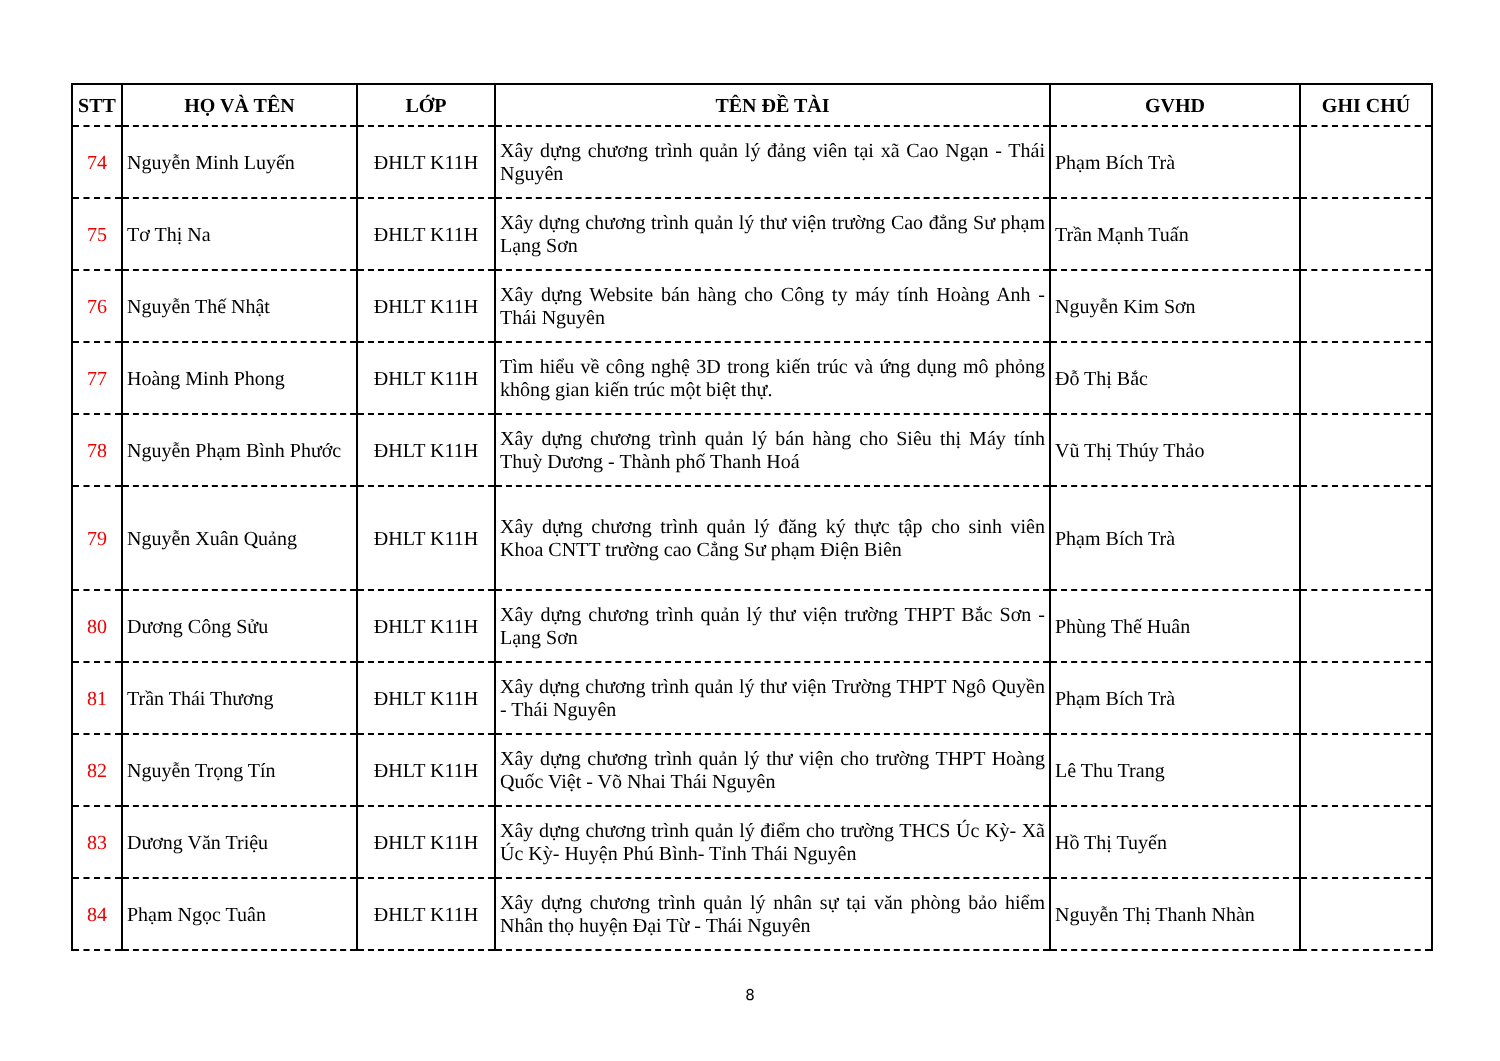| STT | HỌ VÀ TÊN | LỚP | TÊN ĐỀ TÀI | GVHD | GHI CHÚ |
| --- | --- | --- | --- | --- | --- |
| 74 | Nguyễn Minh Luyến | ĐHLT K11H | Xây dựng chương trình quản lý đảng viên tại xã Cao Ngạn - Thái Nguyên | Phạm Bích Trà | |
| 75 | Tơ Thị Na | ĐHLT K11H | Xây dựng chương trình quản lý thư viện trường Cao đẳng Sư phạm Lạng Sơn | Trần Mạnh Tuấn | |
| 76 | Nguyễn Thế Nhật | ĐHLT K11H | Xây dựng Website bán hàng cho Công ty máy tính Hoàng Anh - Thái Nguyên | Nguyễn Kim Sơn | |
| 77 | Hoàng Minh Phong | ĐHLT K11H | Tìm hiểu về công nghệ 3D trong kiến trúc và ứng dụng mô phỏng không gian kiến trúc một biệt thự. | Đỗ Thị Bắc | |
| 78 | Nguyễn Phạm Bình Phước | ĐHLT K11H | Xây dựng chương trình quản lý bán hàng cho Siêu thị Máy tính Thuỳ Dương - Thành phố Thanh Hoá | Vũ Thị Thúy Thảo | |
| 79 | Nguyễn Xuân Quảng | ĐHLT K11H | Xây dựng chương trình quản lý đăng ký thực tập cho sinh viên Khoa CNTT trường cao Cẳng Sư phạm Điện Biên | Phạm Bích Trà | |
| 80 | Dương Công Sửu | ĐHLT K11H | Xây dựng chương trình quản lý thư viện trường THPT Bắc Sơn - Lạng Sơn | Phùng Thế Huân | |
| 81 | Trần Thái Thương | ĐHLT K11H | Xây dựng chương trình quản lý thư viện Trường THPT Ngô Quyền - Thái Nguyên | Phạm Bích Trà | |
| 82 | Nguyễn Trọng Tín | ĐHLT K11H | Xây dựng chương trình quản lý thư viện cho trường THPT Hoàng Quốc Việt - Võ Nhai Thái Nguyên | Lê Thu Trang | |
| 83 | Dương Văn Triệu | ĐHLT K11H | Xây dựng chương trình quản lý điểm cho trường THCS Úc Kỳ- Xã Úc Kỳ- Huyện Phú Bình- Tỉnh Thái Nguyên | Hồ Thị Tuyến | |
| 84 | Phạm Ngọc Tuân | ĐHLT K11H | Xây dựng chương trình quản lý nhân sự tại văn phòng bảo hiểm Nhân thọ huyện Đại Từ - Thái Nguyên | Nguyễn Thị Thanh Nhàn | |
8